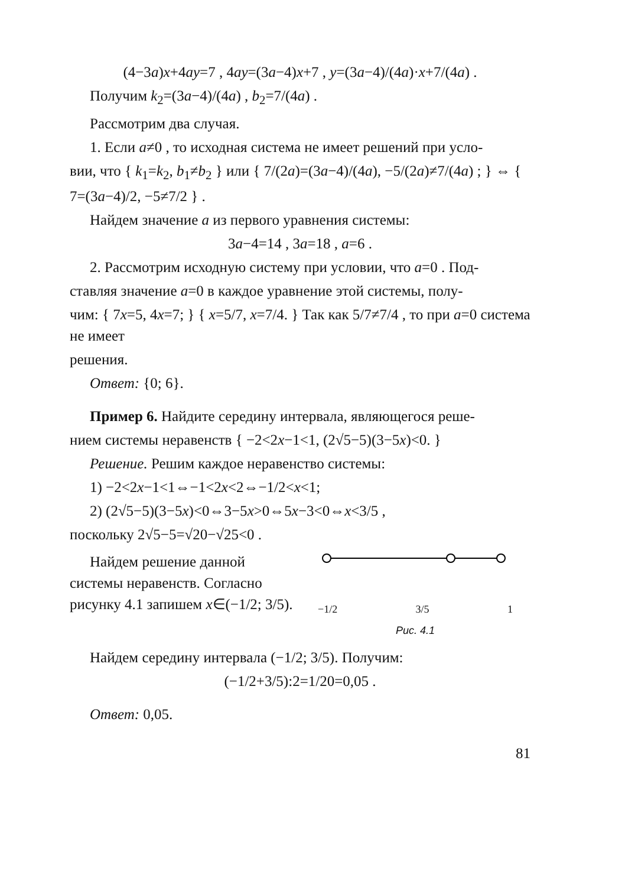(4−3a)x+4ay=7 , 4ay=(3a−4)x+7 , y=(3a−4)/(4a)·x+7/(4a) .
Получим k<sub>2</sub>=(3a−4)/(4a) , b<sub>2</sub>=7/(4a) .
Рассмотрим два случая.
1. Если a≠0 , то исходная система не имеет решений при усло-
вии, что { k<sub>1</sub>=k<sub>2</sub>, b<sub>1</sub>≠b<sub>2</sub> } или { 7/(2a)=(3a−4)/(4a), −5/(2a)≠7/(4a) ; } ⇔ { 7=(3a−4)/2, −5≠7/2 } .
Найдем значение a из первого уравнения системы:
3a−4=14 , 3a=18 , a=6 .
2. Рассмотрим исходную систему при условии, что a=0 . Под-
ставляя значение a=0 в каждое уравнение этой системы, полу-
чим: { 7x=5, 4x=7; } { x=5/7, x=7/4. } Так как 5/7≠7/4 , то при a=0 система не имеет
решения.
Ответ: {0; 6}.
Пример 6. Найдите середину интервала, являющегося реше-
нием системы неравенств { −2<2x−1<1, (2√5−5)(3−5x)<0. }
Решение. Решим каждое неравенство системы:
1) −2<2x−1<1⇔−1<2x<2⇔−1/2<x<1;
2) (2√5−5)(3−5x)<0⇔3−5x>0⇔5x−3<0⇔x<3/5 ,
поскольку 2√5−5=√20−√25<0 .
Найдем решение данной системы неравенств. Согласно рисунку 4.1 запишем x∈(−1/2; 3/5).
−1/2 3/5 1
Рис. 4.1
Найдем середину интервала (−1/2; 3/5). Получим:
(−1/2+3/5):2=1/20=0,05 .
Ответ: 0,05.
81